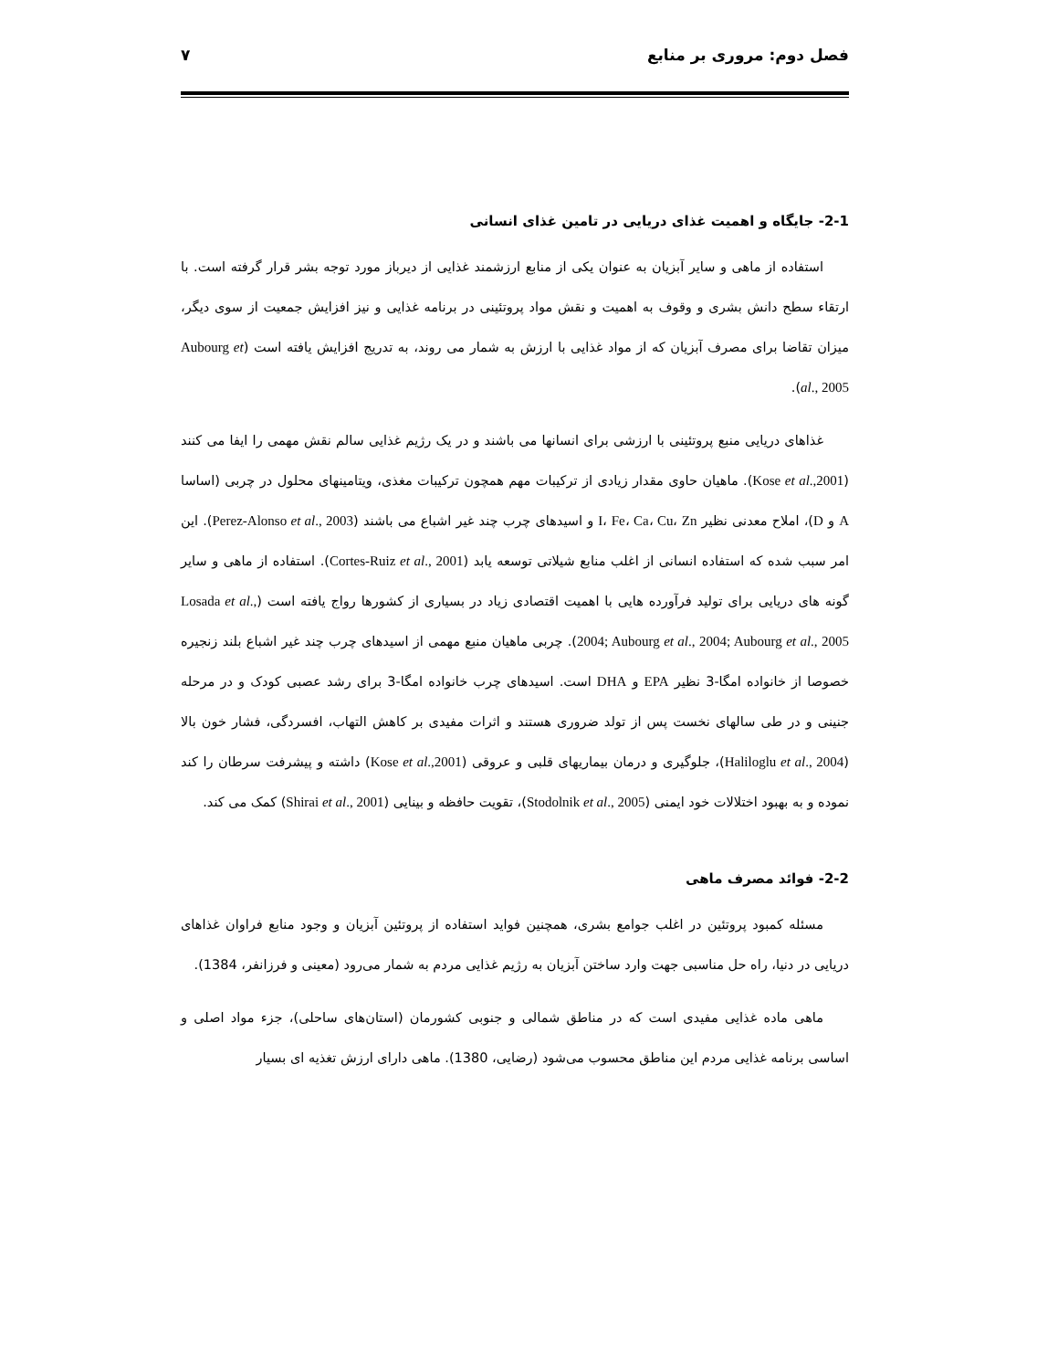فصل دوم: مروری بر منابع ۷
2-1- جایگاه و اهمیت غذای دریایی در تامین غذای انسانی
استفاده از ماهی و سایر آبزیان به عنوان یکی از منابع ارزشمند غذایی از دیرباز مورد توجه بشر قرار گرفته است. با ارتقاء سطح دانش بشری و وقوف به اهمیت و نقش مواد پروتئینی در برنامه غذایی و نیز افزایش جمعیت از سوی دیگر، میزان تقاضا برای مصرف آبزیان که از مواد غذایی با ارزش به شمار می روند، به تدریج افزایش یافته است (Aubourg et al., 2005).
غذاهای دریایی منبع پروتئینی با ارزشی برای انسانها می باشند و در یک رژیم غذایی سالم نقش مهمی را ایفا می کنند (Kose et al.,2001). ماهیان حاوی مقدار زیادی از ترکیبات مهم همچون ترکیبات مغذی، ویتامینهای محلول در چربی (اساسا A و D)، املاح معدنی نظیر I، Fe، Ca، Cu، Zn و اسیدهای چرب چند غیر اشباع می باشند (Perez-Alonso et al., 2003). این امر سبب شده که استفاده انسانی از اغلب منابع شیلاتی توسعه یابد (Cortes-Ruiz et al., 2001). استفاده از ماهی و سایر گونه های دریایی برای تولید فرآورده هایی با اهمیت اقتصادی زیاد در بسیاری از کشورها رواج یافته است (Losada et al., 2004; Aubourg et al., 2004; Aubourg et al., 2005). چربی ماهیان منبع مهمی از اسیدهای چرب چند غیر اشباع بلند زنجیره خصوصا از خانواده امگا-3 نظیر EPA و DHA است. اسیدهای چرب خانواده امگا-3 برای رشد عصبی کودک و در مرحله جنینی و در طی سالهای نخست پس از تولد ضروری هستند و اثرات مفیدی بر کاهش التهاب، افسردگی، فشار خون بالا (Haliloglu et al., 2004)، جلوگیری و درمان بیماریهای قلبی و عروقی (Kose et al.,2001) داشته و پیشرفت سرطان را کند نموده و به بهبود اختلالات خود ایمنی (Stodolnik et al., 2005)، تقویت حافظه و بینایی (Shirai et al., 2001) کمک می کند.
2-2- فوائد مصرف ماهی
مسئله کمبود پروتئین در اغلب جوامع بشری، همچنین فواید استفاده از پروتئین آبزیان و وجود منابع فراوان غذاهای دریایی در دنیا، راه حل مناسبی جهت وارد ساختن آبزیان به رژیم غذایی مردم به شمار می‌رود (معینی و فرزانفر، 1384).
ماهی ماده غذایی مفیدی است که در مناطق شمالی و جنوبی کشورمان (استان‌های ساحلی)، جزء مواد اصلی و اساسی برنامه غذایی مردم این مناطق محسوب می‌شود (رضایی، 1380). ماهی دارای ارزش تغذیه ای بسیار